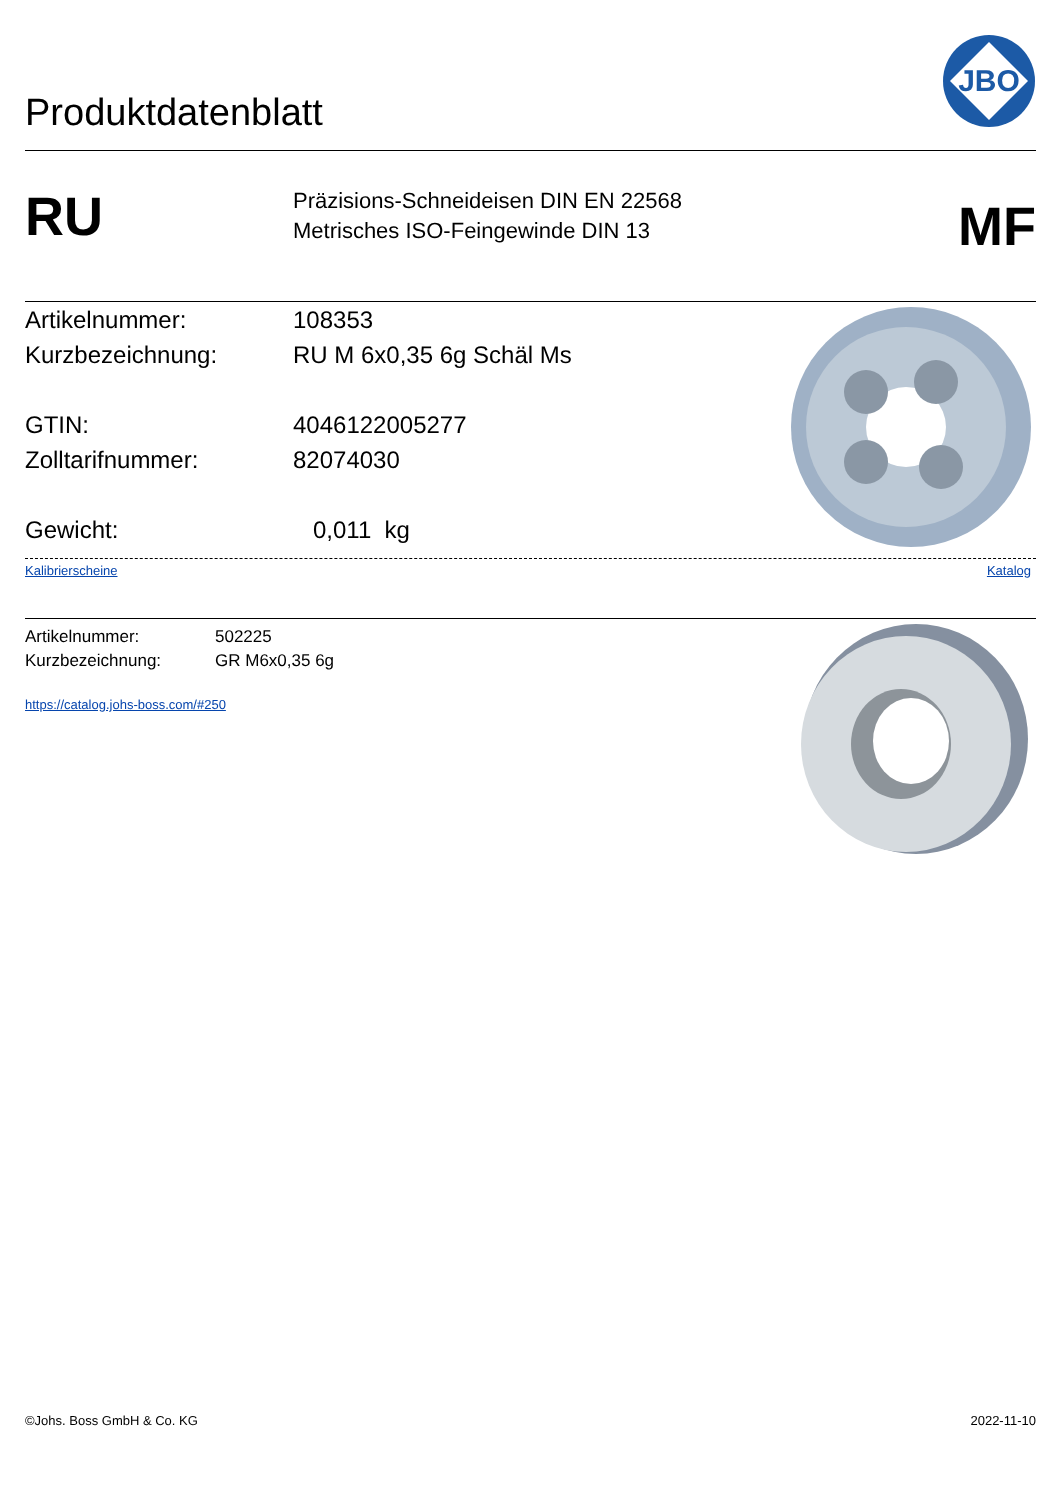Produktdatenblatt
JBO
RU
Präzisions-Schneideisen DIN EN 22568
Metrisches ISO-Feingewinde DIN 13
MF
Artikelnummer: 108353
Kurzbezeichnung: RU M 6x0,35 6g Schäl Ms
GTIN: 4046122005277
Zolltarifnummer: 82074030
Gewicht: 0,011 kg
Kalibrierscheine Katalog
Artikelnummer: 502225
Kurzbezeichnung: GR M6x0,35 6g
https://catalog.johs-boss.com/#250
©Johs. Boss GmbH & Co. KG 2022-11-10